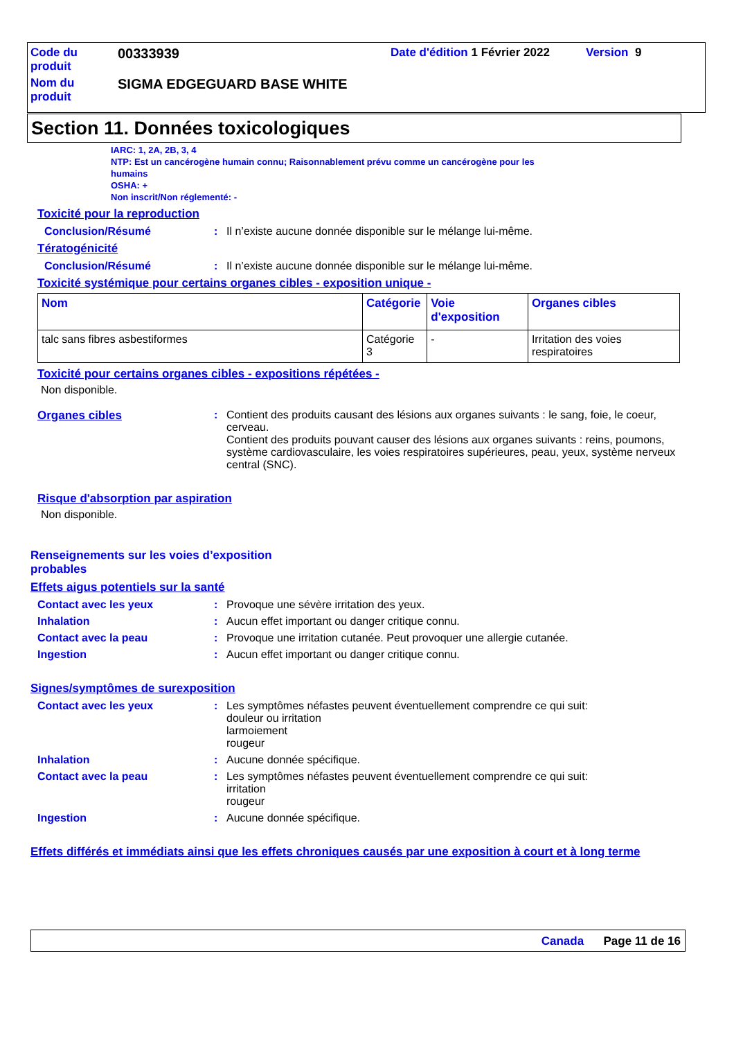Code du
produit
00333939
Date d'édition 1 Février 2022
Version 9
Nom du
produit
SIGMA EDGEGUARD BASE WHITE
Section 11. Données toxicologiques
IARC: 1, 2A, 2B, 3, 4
NTP: Est un cancérogène humain connu; Raisonnablement prévu comme un cancérogène pour les
humains
OSHA: +
Non inscrit/Non réglementé: -
Toxicité pour la reproduction
Conclusion/Résumé : Il n’existe aucune donnée disponible sur le mélange lui-même.
Tératogénicité
Conclusion/Résumé : Il n’existe aucune donnée disponible sur le mélange lui-même.
Toxicité systémique pour certains organes cibles - exposition unique -
| Nom | Catégorie | Voie d'exposition | Organes cibles |
| --- | --- | --- | --- |
| talc sans fibres asbestiformes | Catégorie 3 | - | Irritation des voies respiratoires |
Toxicité pour certains organes cibles - expositions répétées -
Non disponible.
Organes cibles : Contient des produits causant des lésions aux organes suivants : le sang, foie, le coeur, cerveau.
Contient des produits pouvant causer des lésions aux organes suivants : reins, poumons, système cardiovasculaire, les voies respiratoires supérieures, peau, yeux, système nerveux central (SNC).
Risque d'absorption par aspiration
Non disponible.
Renseignements sur les voies d’exposition
probables
Effets aigus potentiels sur la santé
Contact avec les yeux : Provoque une sévère irritation des yeux.
Inhalation : Aucun effet important ou danger critique connu.
Contact avec la peau : Provoque une irritation cutanée. Peut provoquer une allergie cutanée.
Ingestion : Aucun effet important ou danger critique connu.
Signes/symptômes de surexposition
Contact avec les yeux : Les symptômes néfastes peuvent éventuellement comprendre ce qui suit:
douleur ou irritation
larmoiement
rougeur
Inhalation : Aucune donnée spécifique.
Contact avec la peau : Les symptômes néfastes peuvent éventuellement comprendre ce qui suit:
irritation
rougeur
Ingestion : Aucune donnée spécifique.
Effets différés et immédiats ainsi que les effets chroniques causés par une exposition à court et à long terme
Canada Page 11 de 16